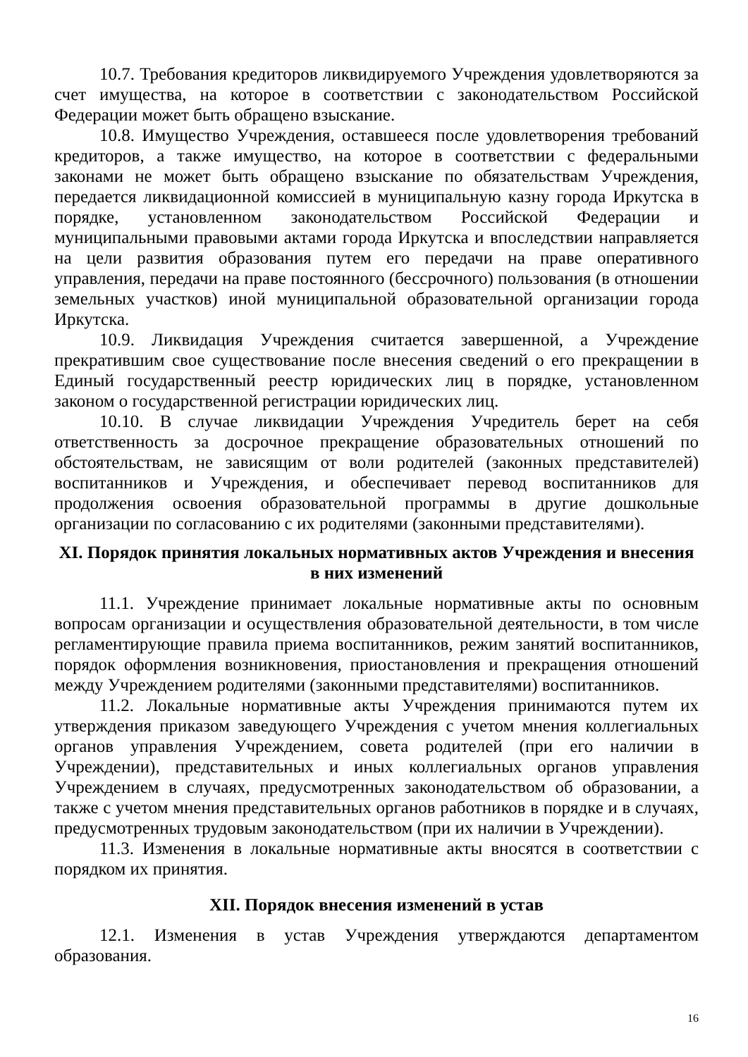10.7. Требования кредиторов ликвидируемого Учреждения удовлетворяются за счет имущества, на которое в соответствии с законодательством Российской Федерации может быть обращено взыскание.
10.8. Имущество Учреждения, оставшееся после удовлетворения требований кредиторов, а также имущество, на которое в соответствии с федеральными законами не может быть обращено взыскание по обязательствам Учреждения, передается ликвидационной комиссией в муниципальную казну города Иркутска в порядке, установленном законодательством Российской Федерации и муниципальными правовыми актами города Иркутска и впоследствии направляется на цели развития образования путем его передачи на праве оперативного управления, передачи на праве постоянного (бессрочного) пользования (в отношении земельных участков) иной муниципальной образовательной организации города Иркутска.
10.9. Ликвидация Учреждения считается завершенной, а Учреждение прекратившим свое существование после внесения сведений о его прекращении в Единый государственный реестр юридических лиц в порядке, установленном законом о государственной регистрации юридических лиц.
10.10. В случае ликвидации Учреждения Учредитель берет на себя ответственность за досрочное прекращение образовательных отношений по обстоятельствам, не зависящим от воли родителей (законных представителей) воспитанников и Учреждения, и обеспечивает перевод воспитанников для продолжения освоения образовательной программы в другие дошкольные организации по согласованию с их родителями (законными представителями).
XI. Порядок принятия локальных нормативных актов Учреждения и внесения в них изменений
11.1. Учреждение принимает локальные нормативные акты по основным вопросам организации и осуществления образовательной деятельности, в том числе регламентирующие правила приема воспитанников, режим занятий воспитанников, порядок оформления возникновения, приостановления и прекращения отношений между Учреждением родителями (законными представителями) воспитанников.
11.2. Локальные нормативные акты Учреждения принимаются путем их утверждения приказом заведующего Учреждения с учетом мнения коллегиальных органов управления Учреждением, совета родителей (при его наличии в Учреждении), представительных и иных коллегиальных органов управления Учреждением в случаях, предусмотренных законодательством об образовании, а также с учетом мнения представительных органов работников в порядке и в случаях, предусмотренных трудовым законодательством (при их наличии в Учреждении).
11.3. Изменения в локальные нормативные акты вносятся в соответствии с порядком их принятия.
XII. Порядок внесения изменений в устав
12.1. Изменения в устав Учреждения утверждаются департаментом образования.
16